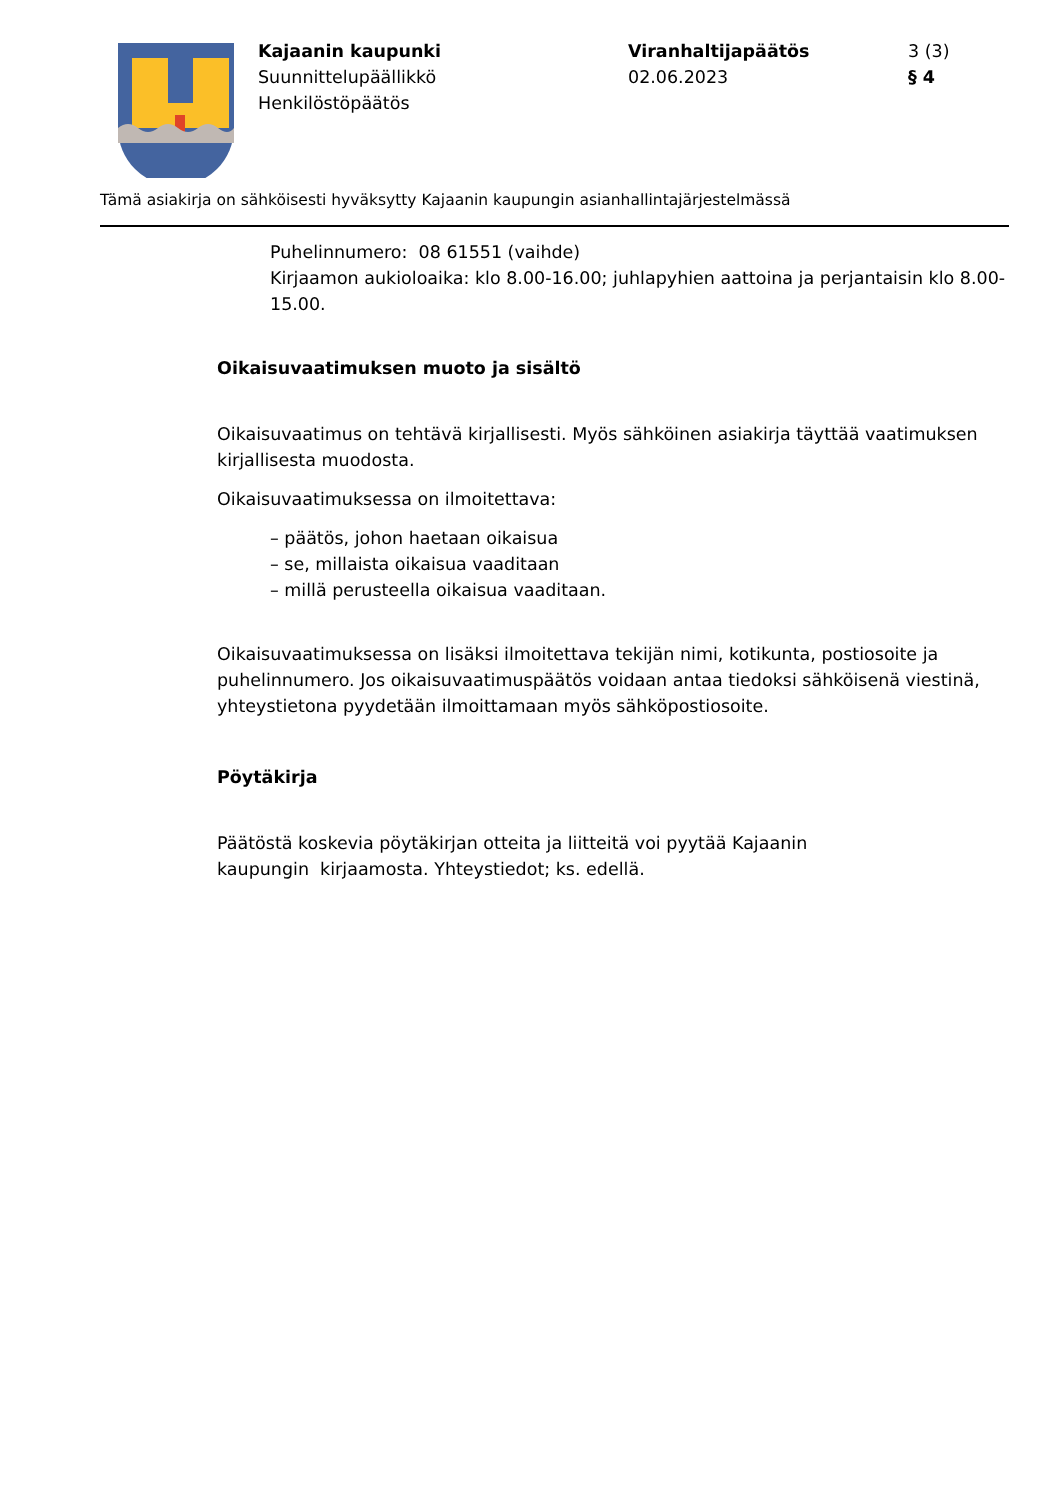Kajaanin kaupunki
Suunnittelupäällikkö
Henkilöstöpäätös
Viranhaltijapäätös
02.06.2023
3 (3)
§ 4
Tämä asiakirja on sähköisesti hyväksytty Kajaanin kaupungin asianhallintajärjestelmässä
Puhelinnumero: 08 61551 (vaihde)
Kirjaamon aukioloaika: klo 8.00-16.00; juhlapyhien aattoina ja perjantaisin klo 8.00-15.00.
Oikaisuvaatimuksen muoto ja sisältö
Oikaisuvaatimus on tehtävä kirjallisesti. Myös sähköinen asiakirja täyttää vaatimuksen kirjallisesta muodosta.
Oikaisuvaatimuksessa on ilmoitettava:
– päätös, johon haetaan oikaisua
– se, millaista oikaisua vaaditaan
– millä perusteella oikaisua vaaditaan.
Oikaisuvaatimuksessa on lisäksi ilmoitettava tekijän nimi, kotikunta, postiosoite ja puhelinnumero. Jos oikaisuvaatimuspäätös voidaan antaa tiedoksi sähköisenä viestinä, yhteystietona pyydetään ilmoittamaan myös sähköpostiosoite.
Pöytäkirja
Päätöstä koskevia pöytäkirjan otteita ja liitteitä voi pyytää Kajaanin
kaupungin kirjaamosta. Yhteystiedot; ks. edellä.